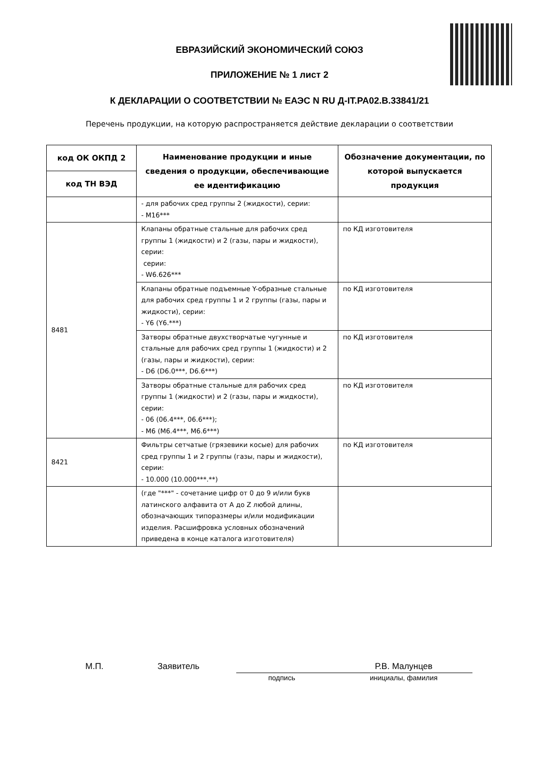ЕВРАЗИЙСКИЙ ЭКОНОМИЧЕСКИЙ СОЮЗ
ПРИЛОЖЕНИЕ № 1 лист 2
К ДЕКЛАРАЦИИ О СООТВЕТСТВИИ № ЕАЭС N RU Д-IT.PA02.B.33841/21
Перечень продукции, на которую распространяется действие декларации о соответствии
| код ОК ОКПД 2 | Наименование продукции и иные сведения о продукции, обеспечивающие ее идентификацию | Обозначение документации, по которой выпускается продукция |
| --- | --- | --- |
| код ТН ВЭД | | |
| | - для рабочих сред группы 2 (жидкости), серии: - M16*** | |
| 8481 | Клапаны обратные стальные для рабочих сред группы 1 (жидкости) и 2 (газы, пары и жидкости), серии: серии: - W6.626*** | по КД изготовителя |
| | Клапаны обратные подъемные Y-образные стальные для рабочих сред группы 1 и 2 группы (газы, пары и жидкости), серии: - Y6 (Y6.***) | по КД изготовителя |
| | Затворы обратные двухстворчатые чугунные и стальные для рабочих сред группы 1 (жидкости) и 2 (газы, пары и жидкости), серии: - D6 (D6.0***, D6.6***) | по КД изготовителя |
| | Затворы обратные стальные для рабочих сред группы 1 (жидкости) и 2 (газы, пары и жидкости), серии: - 06 (06.4***, 06.6***); - M6 (M6.4***, M6.6***) | по КД изготовителя |
| 8421 | Фильтры сетчатые (грязевики косые) для рабочих сред группы 1 и 2 группы (газы, пары и жидкости), серии: - 10.000 (10.000***.**) | по КД изготовителя |
| | (где "***" - сочетание цифр от 0 до 9 и/или букв латинского алфавита от A до Z любой длины, обозначающих типоразмеры и/или модификации изделия. Расшифровка условных обозначений приведена в конце каталога изготовителя) | |
М.П. Заявитель Р.В. Малунцев
подпись инициалы, фамилия